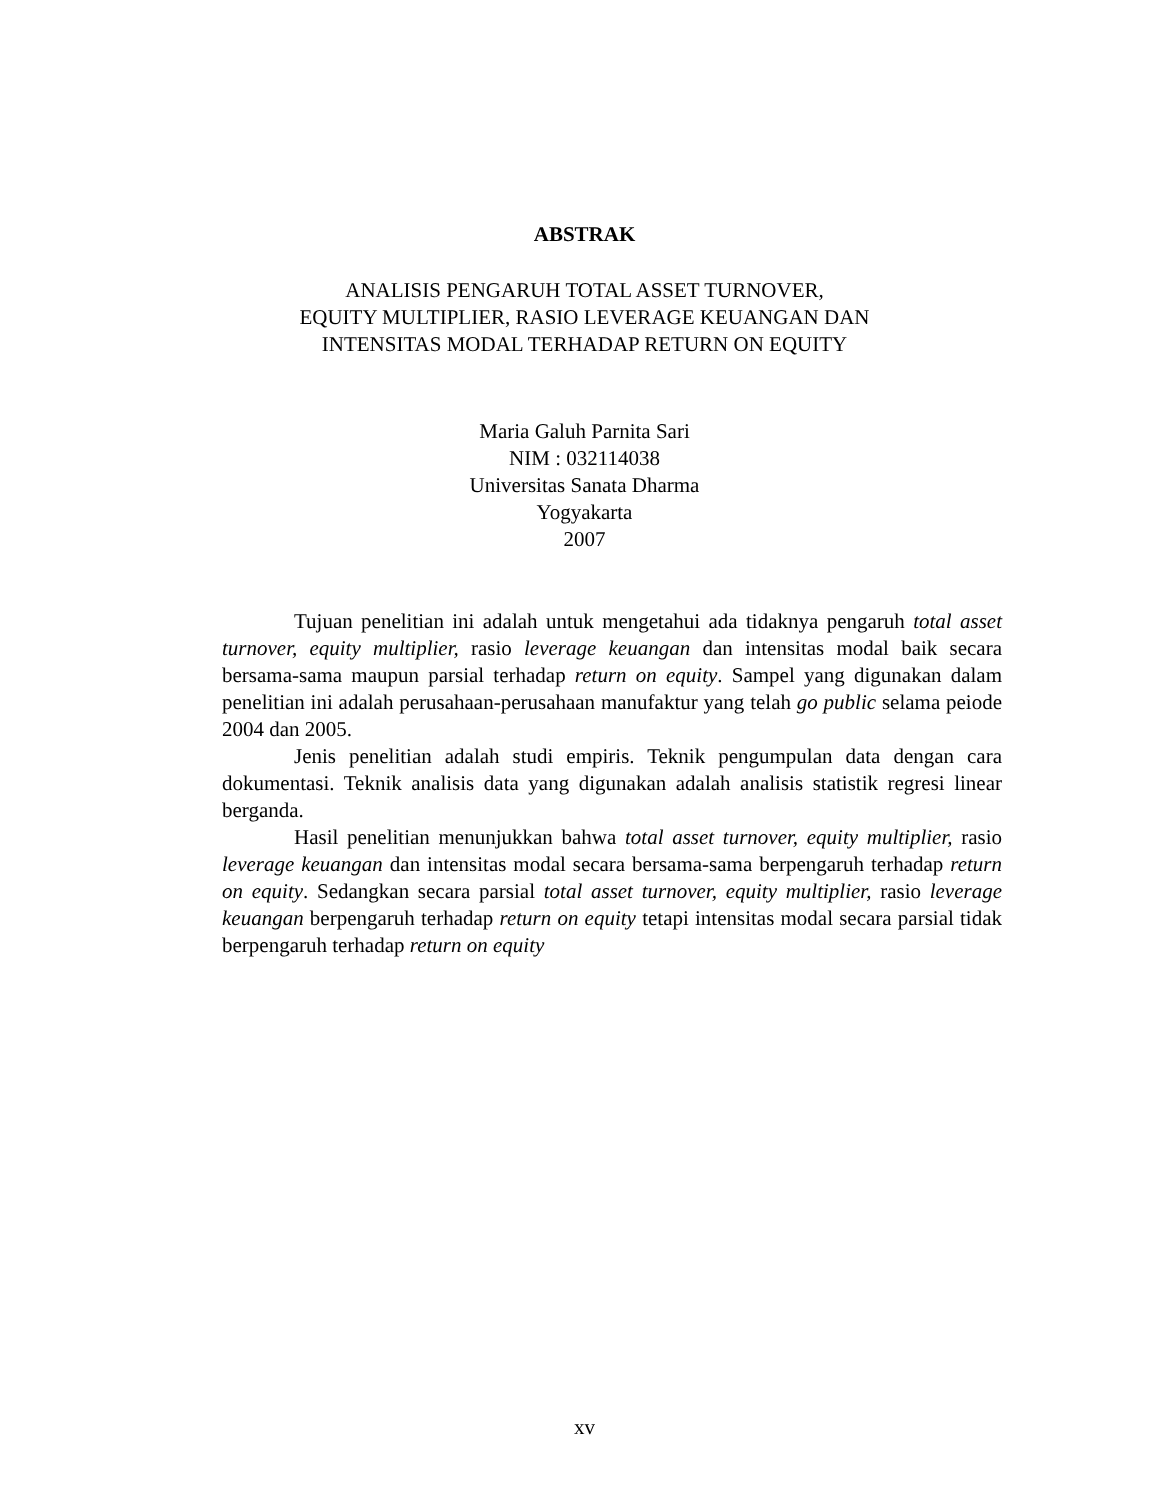ABSTRAK
ANALISIS PENGARUH TOTAL ASSET TURNOVER,
EQUITY MULTIPLIER, RASIO LEVERAGE KEUANGAN DAN
INTENSITAS MODAL TERHADAP RETURN ON EQUITY
Maria Galuh Parnita Sari
NIM : 032114038
Universitas Sanata Dharma
Yogyakarta
2007
Tujuan penelitian ini adalah untuk mengetahui ada tidaknya pengaruh total asset turnover, equity multiplier, rasio leverage keuangan dan intensitas modal baik secara bersama-sama maupun parsial terhadap return on equity. Sampel yang digunakan dalam penelitian ini adalah perusahaan-perusahaan manufaktur yang telah go public selama peiode 2004 dan 2005.
Jenis penelitian adalah studi empiris. Teknik pengumpulan data dengan cara dokumentasi. Teknik analisis data yang digunakan adalah analisis statistik regresi linear berganda.
Hasil penelitian menunjukkan bahwa total asset turnover, equity multiplier, rasio leverage keuangan dan intensitas modal secara bersama-sama berpengaruh terhadap return on equity. Sedangkan secara parsial total asset turnover, equity multiplier, rasio leverage keuangan berpengaruh terhadap return on equity tetapi intensitas modal secara parsial tidak berpengaruh terhadap return on equity
xv